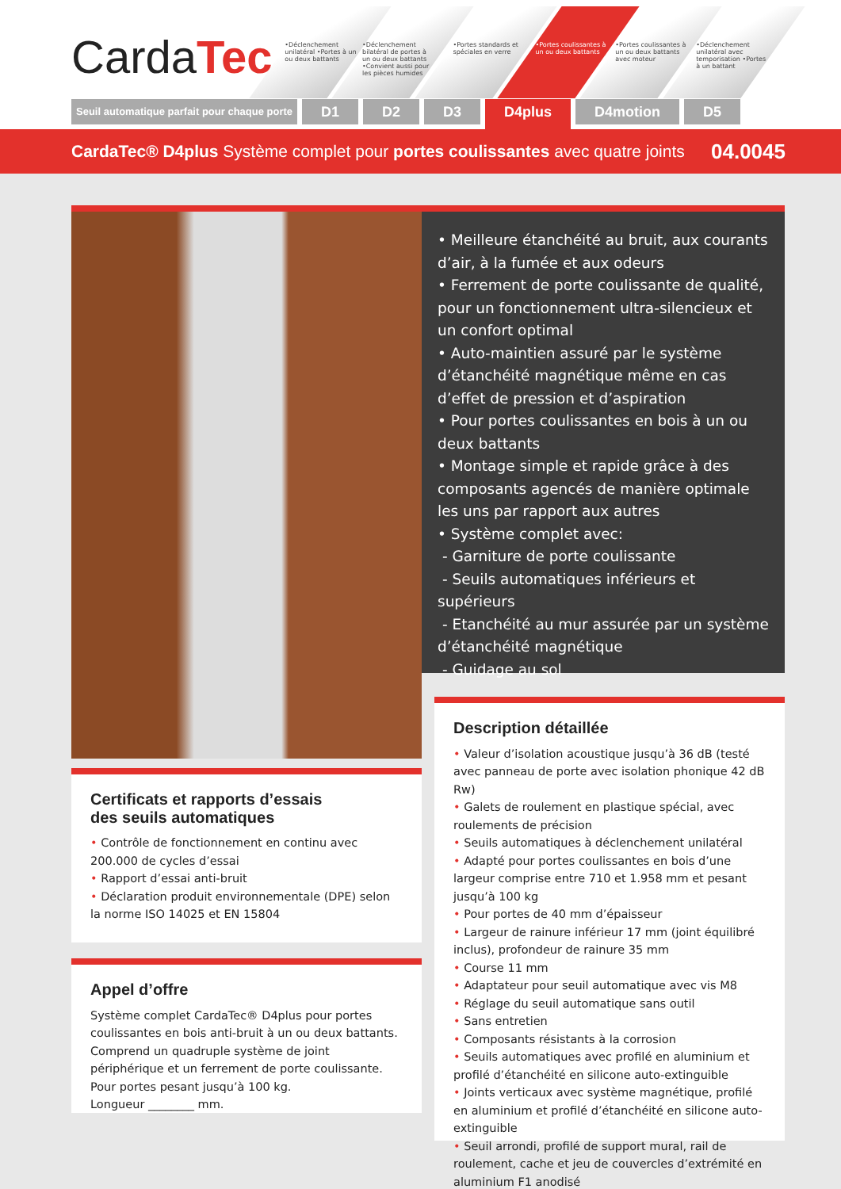CardaTec
•Déclenchement unilatéral •Portes à un ou deux battants
•Déclenchement bilatéral de portes à un ou deux battants •Convient aussi pour les pièces humides
•Portes standards et spéciales en verre
•Portes coulissantes à un ou deux battants
•Portes coulissantes à un ou deux battants avec moteur
•Déclenchement unilatéral avec temporisation •Portes à un battant
Seuil automatique parfait pour chaque porte
D1 D2 D3
D4plus
D4motion D5
CardaTec® D4plus Système complet pour portes coulissantes avec quatre joints 04.0045
• Meilleure étanchéité au bruit, aux courants d’air, à la fumée et aux odeurs
• Ferrement de porte coulissante de qualité, pour un fonctionnement ultra-silencieux et un confort optimal
• Auto-maintien assuré par le système d’étanchéité magnétique même en cas d’effet de pression et d’aspiration
• Pour portes coulissantes en bois à un ou deux battants
• Montage simple et rapide grâce à des composants agencés de manière optimale les uns par rapport aux autres
• Système complet avec:
- Garniture de porte coulissante
- Seuils automatiques inférieurs et supérieurs
- Etanchéité au mur assurée par un système d’étanchéité magnétique
- Guidage au sol
Certificats et rapports d’essais
des seuils automatiques
• Contrôle de fonctionnement en continu avec 200.000 de cycles d’essai
• Rapport d’essai anti-bruit
• Déclaration produit environnementale (DPE) selon la norme ISO 14025 et EN 15804
Appel d’offre
Système complet CardaTec® D4plus pour portes coulissantes en bois anti-bruit à un ou deux battants. Comprend un quadruple système de joint périphérique et un ferrement de porte coulissante. Pour portes pesant jusqu’à 100 kg.
Longueur ________ mm.
Description détaillée
• Valeur d’isolation acoustique jusqu’à 36 dB (testé avec panneau de porte avec isolation phonique 42 dB Rw)
• Galets de roulement en plastique spécial, avec roulements de précision
• Seuils automatiques à déclenchement unilatéral
• Adapté pour portes coulissantes en bois d’une largeur comprise entre 710 et 1.958 mm et pesant jusqu’à 100 kg
• Pour portes de 40 mm d’épaisseur
• Largeur de rainure inférieur 17 mm (joint équilibré inclus), profondeur de rainure 35 mm
• Course 11 mm
• Adaptateur pour seuil automatique avec vis M8
• Réglage du seuil automatique sans outil
• Sans entretien
• Composants résistants à la corrosion
• Seuils automatiques avec profilé en aluminium et profilé d’étanchéité en silicone auto-extinguible
• Joints verticaux avec système magnétique, profilé en aluminium et profilé d’étanchéité en silicone auto-extinguible
• Seuil arrondi, profilé de support mural, rail de roulement, cache et jeu de couvercles d’extrémité en aluminium F1 anodisé